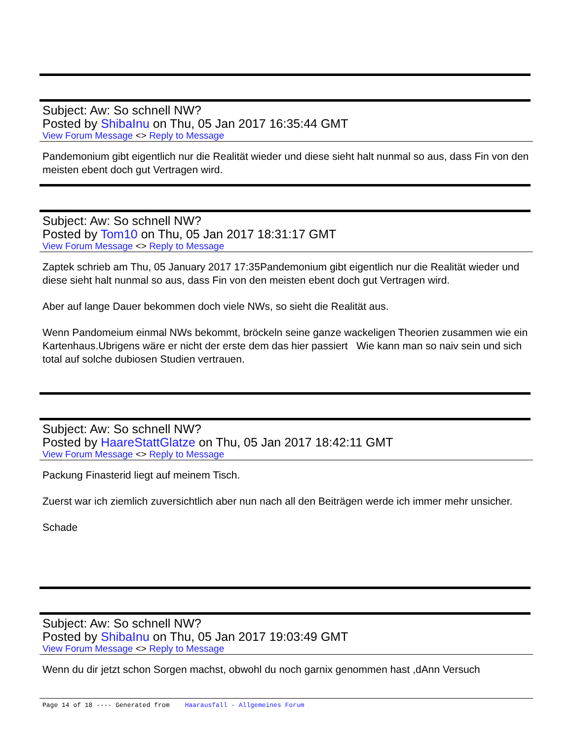Subject: Aw: So schnell NW?
Posted by ShibaInu on Thu, 05 Jan 2017 16:35:44 GMT
View Forum Message <> Reply to Message
Pandemonium gibt eigentlich nur die Realität wieder und diese sieht halt nunmal so aus, dass Fin von den meisten ebent doch gut Vertragen wird.
Subject: Aw: So schnell NW?
Posted by Tom10 on Thu, 05 Jan 2017 18:31:17 GMT
View Forum Message <> Reply to Message
Zaptek schrieb am Thu, 05 January 2017 17:35Pandemonium gibt eigentlich nur die Realität wieder und diese sieht halt nunmal so aus, dass Fin von den meisten ebent doch gut Vertragen wird.
Aber auf lange Dauer bekommen doch viele NWs, so sieht die Realität aus.
Wenn Pandomeium einmal NWs bekommt, bröckeln seine ganze wackeligen Theorien zusammen wie ein Kartenhaus.Ubrigens wäre er nicht der erste dem das hier passiert Wie kann man so naiv sein und sich total auf solche dubiosen Studien vertrauen.
Subject: Aw: So schnell NW?
Posted by HaareStattGlatze on Thu, 05 Jan 2017 18:42:11 GMT
View Forum Message <> Reply to Message
Packung Finasterid liegt auf meinem Tisch.
Zuerst war ich ziemlich zuversichtlich aber nun nach all den Beiträgen werde ich immer mehr unsicher.
Schade
Subject: Aw: So schnell NW?
Posted by ShibaInu on Thu, 05 Jan 2017 19:03:49 GMT
View Forum Message <> Reply to Message
Wenn du dir jetzt schon Sorgen machst, obwohl du noch garnix genommen hast ,dAnn Versuch
Page 14 of 18 ---- Generated from Haarausfall - Allgemeines Forum